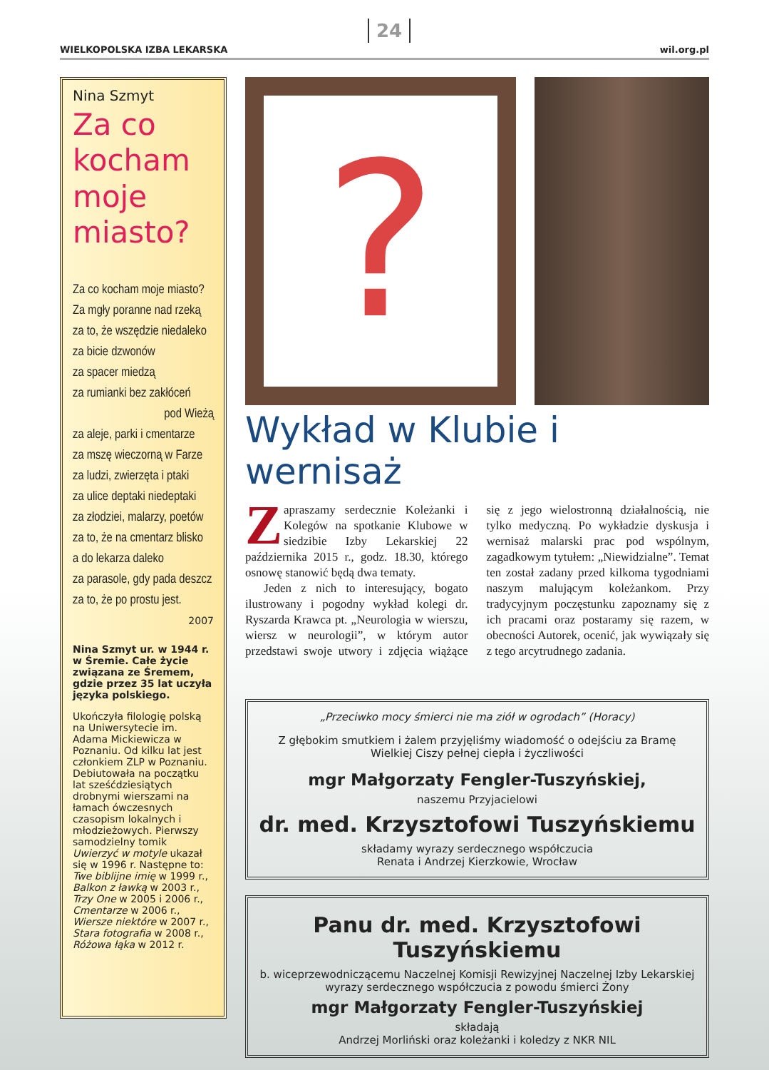WIELKOPOLSKA IZBA LEKARSKA
24
wil.org.pl
Nina Szmyt
Za co kocham moje miasto?
Za co kocham moje miasto?
Za mgły poranne nad rzeką
za to, że wszędzie niedaleko
za bicie dzwonów
za spacer miedzą
za rumianki bez zakłóceń
pod Wieżą
za aleje, parki i cmentarze
za mszę wieczorną w Farze
za ludzi, zwierzęta i ptaki
za ulice deptaki niedeptaki
za złodziei, malarzy, poetów
za to, że na cmentarz blisko
a do lekarza daleko
za parasole, gdy pada deszcz
za to, że po prostu jest.
2007
Nina Szmyt ur. w 1944 r. w Śremie. Całe życie związana ze Śremem, gdzie przez 35 lat uczyła języka polskiego.
Ukończyła filologię polską na Uniwersytecie im. Adama Mickiewicza w Poznaniu. Od kilku lat jest członkiem ZLP w Poznaniu. Debiutowała na początku lat sześćdziesiątych drobnymi wierszami na łamach ówczesnych czasopism lokalnych i młodzieżowych. Pierwszy samodzielny tomik Uwierzyć w motyle ukazał się w 1996 r. Następne to: Twe biblijne imię w 1999 r., Balkon z ławką w 2003 r., Trzy One w 2005 i 2006 r., Cmentarze w 2006 r., Wiersze niektóre w 2007 r., Stara fotografia w 2008 r., Różowa łąka w 2012 r.
?
Wykład w Klubie i wernisaż
Zapraszamy serdecznie Koleżanki i Kolegów na spotkanie Klubowe w siedzibie Izby Lekarskiej 22 października 2015 r., godz. 18.30, którego osnowę stanowić będą dwa tematy.
Jeden z nich to interesujący, bogato ilustrowany i pogodny wykład kolegi dr. Ryszarda Krawca pt. „Neurologia w wierszu, wiersz w neurologii”, w którym autor przedstawi swoje utwory i zdjęcia wiążące się z jego wielostronną działalnością, nie tylko medyczną. Po wykładzie dyskusja i wernisaż malarski prac pod wspólnym, zagadkowym tytułem: „Niewidzialne”. Temat ten został zadany przed kilkoma tygodniami naszym malującym koleżankom. Przy tradycyjnym poczęstunku zapoznamy się z ich pracami oraz postaramy się razem, w obecności Autorek, ocenić, jak wywiązały się z tego arcytrudnego zadania.
„Przeciwko mocy śmierci nie ma ziół w ogrodach” (Horacy)
Z głębokim smutkiem i żalem przyjęliśmy wiadomość o odejściu za Bramę Wielkiej Ciszy pełnej ciepła i życzliwości
mgr Małgorzaty Fengler-Tuszyńskiej,
naszemu Przyjacielowi
dr. med. Krzysztofowi Tuszyńskiemu
składamy wyrazy serdecznego współczucia
Renata i Andrzej Kierzkowie, Wrocław
Panu dr. med. Krzysztofowi Tuszyńskiemu
b. wiceprzewodniczącemu Naczelnej Komisji Rewizyjnej Naczelnej Izby Lekarskiej
wyrazy serdecznego współczucia z powodu śmierci Żony
mgr Małgorzaty Fengler-Tuszyńskiej
składają
Andrzej Morliński oraz koleżanki i koledzy z NKR NIL